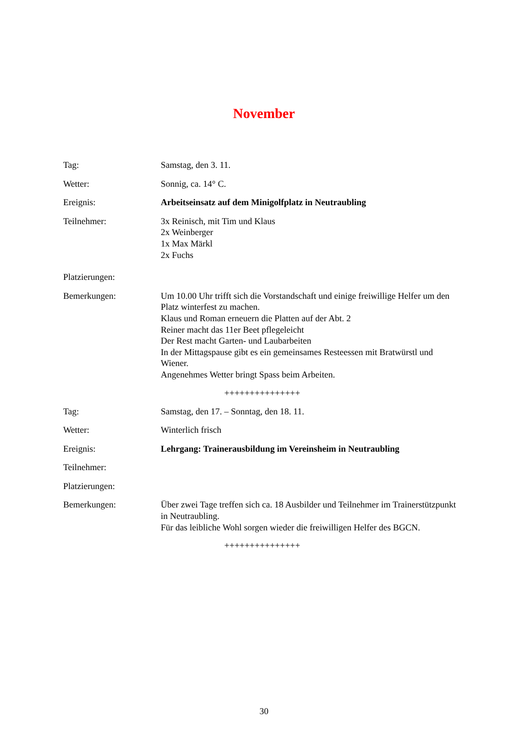November
Tag: Samstag, den 3. 11.
Wetter: Sonnig, ca. 14° C.
Ereignis: Arbeitseinsatz auf dem Minigolfplatz in Neutraubling
Teilnehmer: 3x Reinisch, mit Tim und Klaus
2x Weinberger
1x Max Märkl
2x Fuchs
Platzierungen:
Bemerkungen: Um 10.00 Uhr trifft sich die Vorstandschaft und einige freiwillige Helfer um den Platz winterfest zu machen.
Klaus und Roman erneuern die Platten auf der Abt. 2
Reiner macht das 11er Beet pflegeleicht
Der Rest macht Garten- und Laubarbeiten
In der Mittagspause gibt es ein gemeinsames Resteessen mit Bratwürstl und Wiener.
Angenehmes Wetter bringt Spass beim Arbeiten.
+++++++++++++++
Tag: Samstag, den 17. – Sonntag, den 18. 11.
Wetter: Winterlich frisch
Ereignis: Lehrgang: Trainerausbildung im Vereinsheim in Neutraubling
Teilnehmer:
Platzierungen:
Bemerkungen: Über zwei Tage treffen sich ca. 18 Ausbilder und Teilnehmer im Trainerstützpunkt in Neutraubling.
Für das leibliche Wohl sorgen wieder die freiwilligen Helfer des BGCN.
+++++++++++++++
30